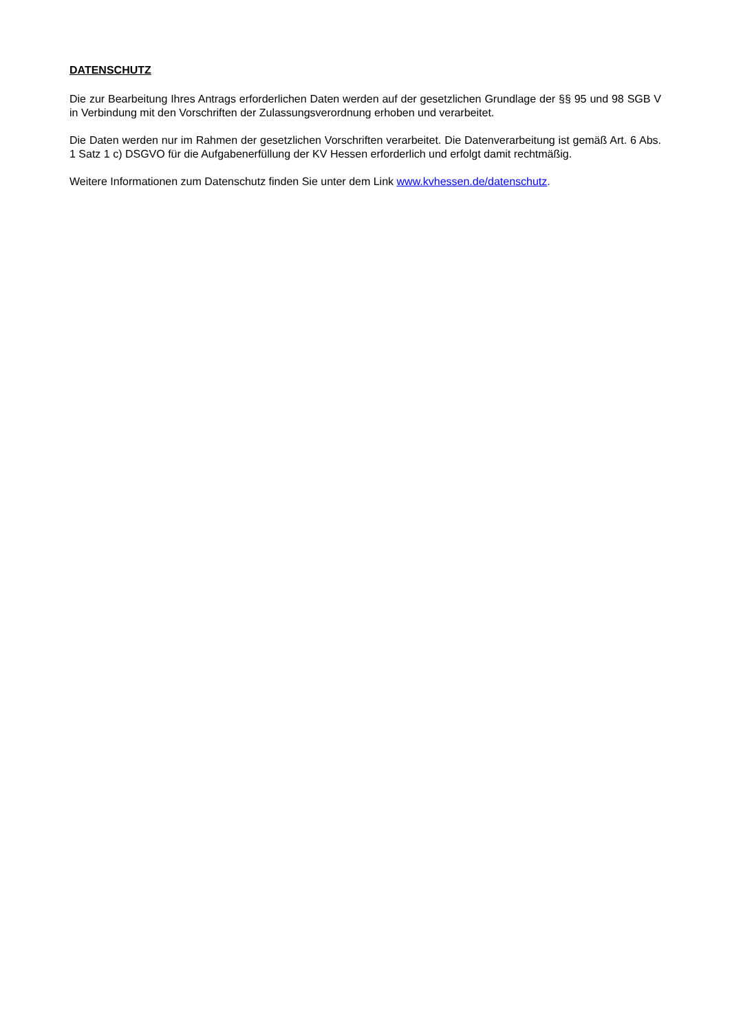DATENSCHUTZ
Die zur Bearbeitung Ihres Antrags erforderlichen Daten werden auf der gesetzlichen Grundlage der §§ 95 und 98 SGB V in Verbindung mit den Vorschriften der Zulassungsverordnung erhoben und verarbeitet.
Die Daten werden nur im Rahmen der gesetzlichen Vorschriften verarbeitet. Die Datenverarbeitung ist gemäß Art. 6 Abs. 1 Satz 1 c) DSGVO für die Aufgabenerfüllung der KV Hessen erforderlich und erfolgt damit rechtmäßig.
Weitere Informationen zum Datenschutz finden Sie unter dem Link www.kvhessen.de/datenschutz.